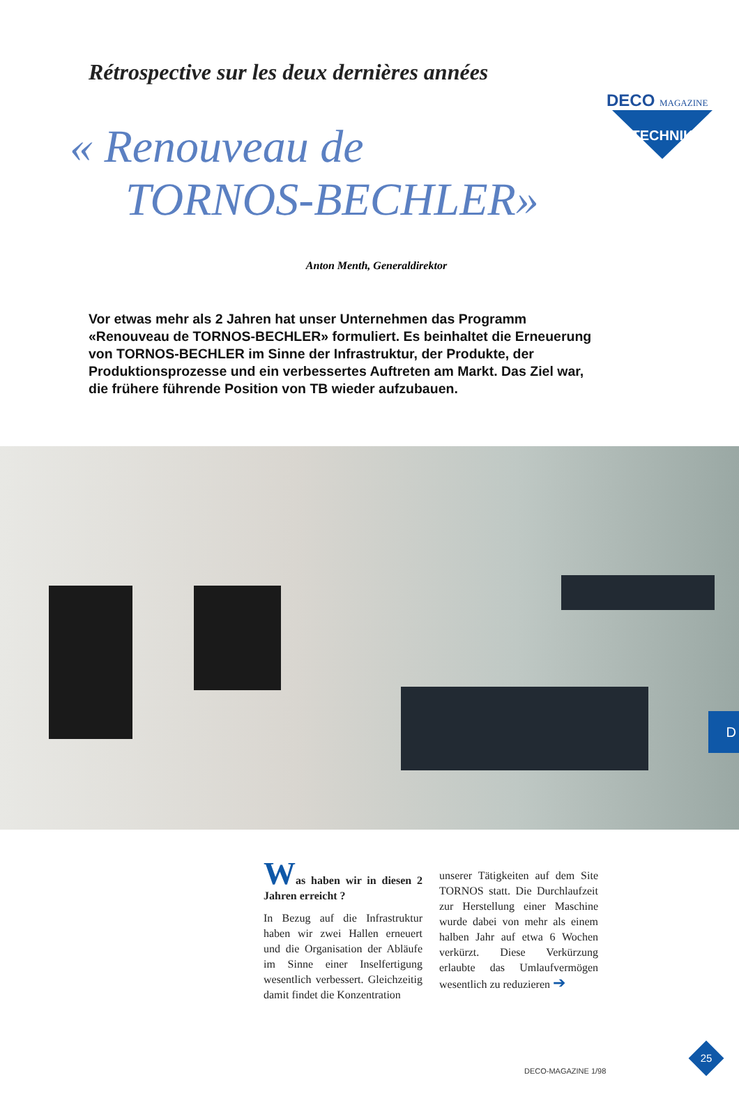DECO MAGAZINE
TECHNIK
Rétrospective sur les deux dernières années
« Renouveau de
TORNOS-BECHLER»
Anton Menth, Generaldirektor
Vor etwas mehr als 2 Jahren hat unser Unternehmen das Programm «Renouveau de TORNOS-BECHLER» formuliert. Es beinhaltet die Erneuerung von TORNOS-BECHLER im Sinne der Infrastruktur, der Produkte, der Produktionsprozesse und ein verbessertes Auftreten am Markt. Das Ziel war, die frühere führende Position von TB wieder aufzubauen.
D
Was haben wir in diesen 2 Jahren erreicht ?
In Bezug auf die Infrastruktur haben wir zwei Hallen erneuert und die Organisation der Abläufe im Sinne einer Inselfertigung wesentlich verbessert. Gleichzeitig damit findet die Konzentration
unserer Tätigkeiten auf dem Site TORNOS statt. Die Durchlaufzeit zur Herstellung einer Maschine wurde dabei von mehr als einem halben Jahr auf etwa 6 Wochen verkürzt. Diese Verkürzung erlaubte das Umlaufvermögen wesentlich zu reduzieren ➔
DECO-MAGAZINE 1/98
25